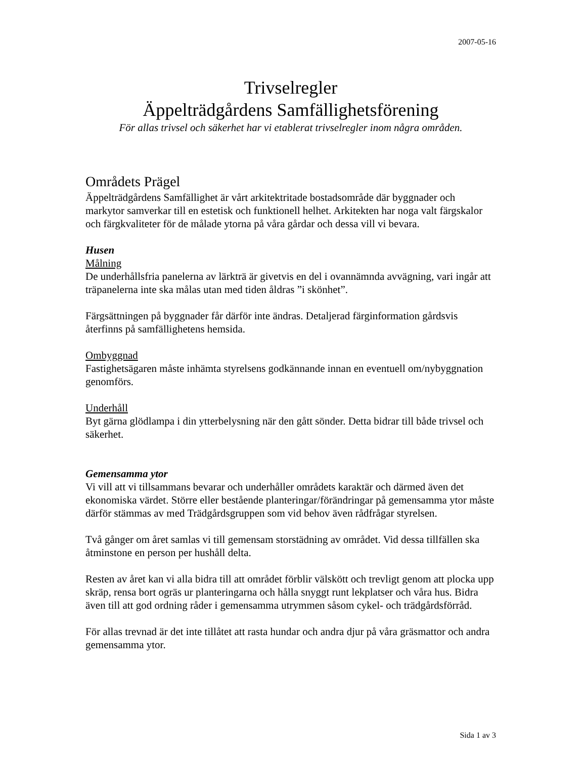2007-05-16
Trivselregler
Äppelträdgårdens Samfällighetsförening
För allas trivsel och säkerhet har vi etablerat trivselregler inom några områden.
Områdets Prägel
Äppelträdgårdens Samfällighet är vårt arkitektritade bostadsområde där byggnader och markytor samverkar till en estetisk och funktionell helhet. Arkitekten har noga valt färgskalor och färgkvaliteter för de målade ytorna på våra gårdar och dessa vill vi bevara.
Husen
Målning
De underhållsfria panelerna av lärkträ är givetvis en del i ovannämnda avvägning, vari ingår att träpanelerna inte ska målas utan med tiden åldras ”i skönhet”.
Färgsättningen på byggnader får därför inte ändras. Detaljerad färginformation gårdsvis återfinns på samfällighetens hemsida.
Ombyggnad
Fastighetsägaren måste inhämta styrelsens godkännande innan en eventuell om/nybyggnation genomförs.
Underhåll
Byt gärna glödlampa i din ytterbelysning när den gått sönder. Detta bidrar till både trivsel och säkerhet.
Gemensamma ytor
Vi vill att vi tillsammans bevarar och underhåller områdets karaktär och därmed även det ekonomiska värdet. Större eller bestående planteringar/förändringar på gemensamma ytor måste därför stämmas av med Trädgårdsgruppen som vid behov även rådfrågar styrelsen.
Två gånger om året samlas vi till gemensam storstädning av området. Vid dessa tillfällen ska åtminstone en person per hushåll delta.
Resten av året kan vi alla bidra till att området förblir välskött och trevligt genom att plocka upp skräp, rensa bort ogräs ur planteringarna och hålla snyggt runt lekplatser och våra hus. Bidra även till att god ordning råder i gemensamma utrymmen såsom cykel- och trädgårdsförråd.
För allas trevnad är det inte tillåtet att rasta hundar och andra djur på våra gräsmattor och andra gemensamma ytor.
Sida 1 av 3